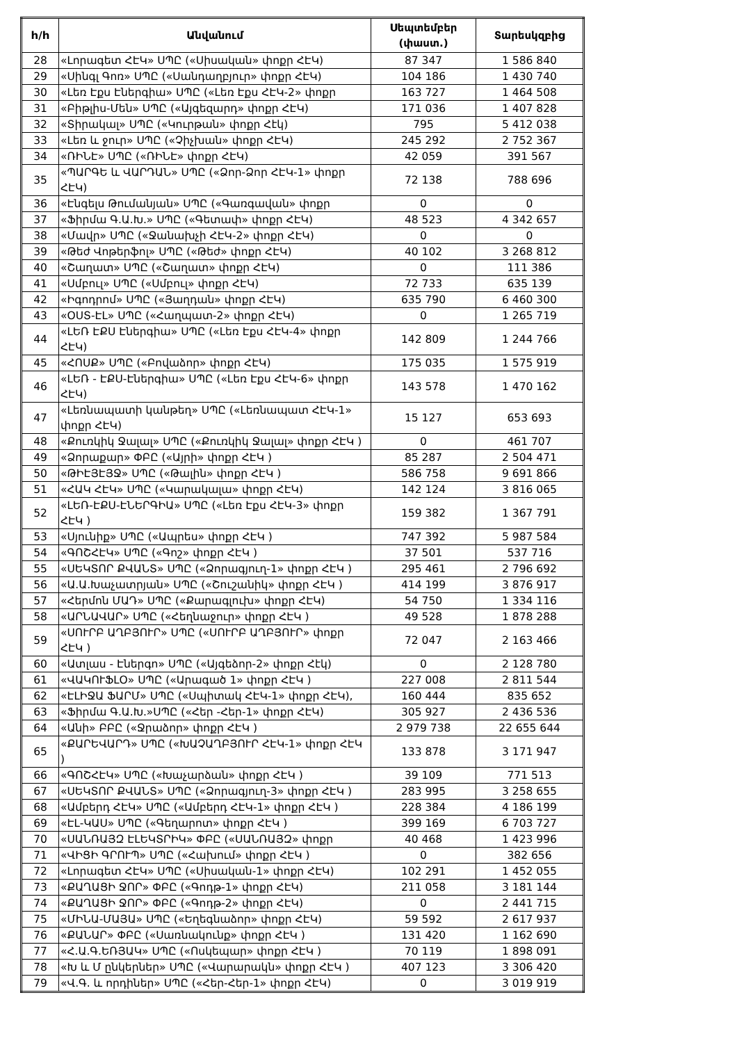| h/h | Անվանում | Սեպտեմբեր (փաստ.) | Տարեսկզբից |
| --- | --- | --- | --- |
| 28 | «Լորագետ ՀԷԿ» ՍՊԸ («Սիսական» փոքր ՀԷԿ) | 87 347 | 1 586 840 |
| 29 | «Սինգլ Գոռ» ՍՊԸ («Սանդաղբյուր» փոքր ՀԷԿ) | 104 186 | 1 430 740 |
| 30 | «Լեռ Էքս Էներգիա» ՍՊԸ («Լեռ Էքս ՀԷԿ-2» փոքր | 163 727 | 1 464 508 |
| 31 | «Բիթլիս-Մեն» ՍՊԸ («Այգեզարդ» փոքր ՀԷԿ) | 171 036 | 1 407 828 |
| 32 | «Տիրակալ» ՍՊԸ («Կուրթան» փոքր Հէկ) | 795 | 5 412 038 |
| 33 | «Լեռ և ջուր» ՍՊԸ («Չիչխան» փոքր ՀԷԿ) | 245 292 | 2 752 367 |
| 34 | «ՌԻՆԷ» ՍՊԸ («ՌԻՆԷ» փոքր ՀԷԿ) | 42 059 | 391 567 |
| 35 | «ՊԱՐԳԵ և ՎԱՐԴԱՆ» ՍՊԸ («Ձոր-Ձոր ՀԷԿ-1» փոքր ՀԷԿ) | 72 138 | 788 696 |
| 36 | «Էնգելս Թումանյան» ՍՊԸ («Գառգավան» փոքր | 0 | 0 |
| 37 | «Ֆիրմա Գ.Ա.Խ.» ՍՊԸ («Գետափ» փոքր ՀԷԿ) | 48 523 | 4 342 657 |
| 38 | «Մավր» ՍՊԸ («Ջանախչի ՀԷԿ-2» փոքր ՀԷԿ) | 0 | 0 |
| 39 | «Թեժ Վոթերֆոլ» ՍՊԸ («Թեժ» փոքր ՀԷԿ) | 40 102 | 3 268 812 |
| 40 | «Շաղատ» ՍՊԸ («Շաղատ» փոքր ՀԷԿ) | 0 | 111 386 |
| 41 | «Սմբուլ» ՍՊԸ («Սմբուլ» փոքր ՀԷԿ) | 72 733 | 635 139 |
| 42 | «Իգոդրոմ» ՍՊԸ («Յաղդան» փոքր ՀԷԿ) | 635 790 | 6 460 300 |
| 43 | «ՕՍՏ-ԷԼ» ՍՊԸ («Հաղպատ-2» փոքր ՀԷԿ) | 0 | 1 265 719 |
| 44 | «ԼԵՌ ԷՔՍ Էներգիա» ՍՊԸ («Լեռ Էքս ՀԷԿ-4» փոքր ՀԷԿ) | 142 809 | 1 244 766 |
| 45 | «ՀՈՍՔ» ՍՊԸ («Բովաձոր» փոքր ՀԷԿ) | 175 035 | 1 575 919 |
| 46 | «ԼԵՌ - ԷՔՍ-Էներգիա» ՍՊԸ («Լեռ Էքս ՀԷԿ-6» փոքր ՀԷԿ) | 143 578 | 1 470 162 |
| 47 | «Լեռնապատի կանթեղ» ՍՊԸ («Լեռնապատ ՀԷԿ-1» փոքր ՀԷԿ) | 15 127 | 653 693 |
| 48 | «Քուռկիկ Ջալալ» ՍՊԸ («Քուռկիկ Ջալալ» փոքր ՀԷԿ ) | 0 | 461 707 |
| 49 | «Ձորաքար» ՓԲԸ («Այրի» փոքր ՀԷԿ ) | 85 287 | 2 504 471 |
| 50 | «ԹԻԷՅԷՅՋ» ՍՊԸ («Թալին» փոքր ՀԷԿ ) | 586 758 | 9 691 866 |
| 51 | «ՀԱԿ ՀԷԿ» ՍՊԸ («Կարակալա» փոքր ՀԷԿ) | 142 124 | 3 816 065 |
| 52 | «ԼԵՌ-ԷՔՍ-ԷՆԵՐԳԻԱ» ՍՊԸ («Լեռ Էքս ՀԷԿ-3» փոքր ՀԷԿ ) | 159 382 | 1 367 791 |
| 53 | «Սյունիք» ՍՊԸ («Ապրես» փոքր ՀԷԿ ) | 747 392 | 5 987 584 |
| 54 | «ԳՈՇՀԷԿ» ՍՊԸ («Գոշ» փոքր ՀԷԿ ) | 37 501 | 537 716 |
| 55 | «ՍԵԿՏՈՐ ՔՎԱՆՏ» ՍՊԸ («Ձորագյուղ-1» փոքր ՀԷԿ ) | 295 461 | 2 796 692 |
| 56 | «Ա.Ա.Խաչատրյան» ՍՊԸ («Շուշանիկ» փոքր ՀԷԿ ) | 414 199 | 3 876 917 |
| 57 | «Հերմոն ՄԱԴ» ՍՊԸ («Քարագլուխ» փոքր ՀԷԿ) | 54 750 | 1 334 116 |
| 58 | «ԱՐՆԱՎԱՐ» ՍՊԸ («Հեղնաջուր» փոքր ՀԷԿ ) | 49 528 | 1 878 288 |
| 59 | «ՍՈՒՐԲ ԱՂԲՅՈՒՐ» ՍՊԸ («ՍՈՒՐԲ ԱՂԲՅՈՒՐ» փոքր ՀԷԿ ) | 72 047 | 2 163 466 |
| 60 | «Ատլաս - Էներգո» ՍՊԸ («Այգեձոր-2» փոքր Հէկ) | 0 | 2 128 780 |
| 61 | «ՎԱԿՈՒՖԼՕ» ՍՊԸ («Արագած 1» փոքր ՀԷԿ ) | 227 008 | 2 811 544 |
| 62 | «ԷԼԻՋԱ ՖԱՐՄ» ՍՊԸ («Սպիտակ ՀԷԿ-1» փոքր ՀԷԿ), | 160 444 | 835 652 |
| 63 | «Ֆիրմա Գ.Ա.Խ.»ՍՊԸ («Հեր -Հեր-1» փոքր ՀԷԿ) | 305 927 | 2 436 536 |
| 64 | «Անի» ԲԲԸ («Ջրաձոր» փոքր ՀԷԿ ) | 2 979 738 | 22 655 644 |
| 65 | «ՔԱՐԵՎԱՐԴ» ՍՊԸ («ԽԱՉԱՂԲՅՈՒՐ ՀԷԿ-1» փոքր ՀԷԿ ) | 133 878 | 3 171 947 |
| 66 | «ԳՈՇՀԷԿ» ՍՊԸ («Խաչարձան» փոքր ՀԷԿ ) | 39 109 | 771 513 |
| 67 | «ՍԵԿՏՈՐ ՔՎԱՆՏ» ՍՊԸ («Ձորագյուղ-3» փոքր ՀԷԿ ) | 283 995 | 3 258 655 |
| 68 | «Ամբերդ ՀԷԿ» ՍՊԸ («Ամբերդ ՀԷԿ-1» փոքր ՀԷԿ ) | 228 384 | 4 186 199 |
| 69 | «ԷԼ-ԿԱՍ» ՍՊԸ («Գեղարոտ» փոքր ՀԷԿ ) | 399 169 | 6 703 727 |
| 70 | «ՍԱՆՌԱՅԶ ԷԼԵԿՏՐԻԿ» ՓԲԸ («ՍԱՆՌԱՅԶ» փոքր | 40 468 | 1 423 996 |
| 71 | «ՎԻՑԻ ԳՐՈՒՊ» ՍՊԸ («Հախում» փոքր ՀԷԿ ) | 0 | 382 656 |
| 72 | «Լորագետ ՀԷԿ» ՍՊԸ («Սիսական-1» փոքր ՀԷԿ) | 102 291 | 1 452 055 |
| 73 | «ՔԱՂԱՑԻ ՋՈՐ» ՓԲԸ («Գոդթ-1» փոքր ՀԷԿ) | 211 058 | 3 181 144 |
| 74 | «ՔԱՂԱՑԻ ՋՈՐ» ՓԲԸ («Գոդթ-2» փոքր ՀԷԿ) | 0 | 2 441 715 |
| 75 | «ՄԻՆԱ-ՄԱՅԱ» ՍՊԸ («Եղեգնաձոր» փոքր ՀԷԿ) | 59 592 | 2 617 937 |
| 76 | «ՔԱՆԱՐ» ՓԲԸ («Սառնակունք» փոքր ՀԷԿ ) | 131 420 | 1 162 690 |
| 77 | «Հ.Ա.Գ.ԵՌՅԱԿ» ՍՊԸ («Ոսկեպար» փոքր ՀԷԿ ) | 70 119 | 1 898 091 |
| 78 | «Խ և Մ ընկերներ» ՍՊԸ («Վարարակն» փոքր ՀԷԿ ) | 407 123 | 3 306 420 |
| 79 | «Վ.Գ. և որդիներ» ՍՊԸ («Հեր-Հեր-1» փոքր ՀԷԿ) | 0 | 3 019 919 |